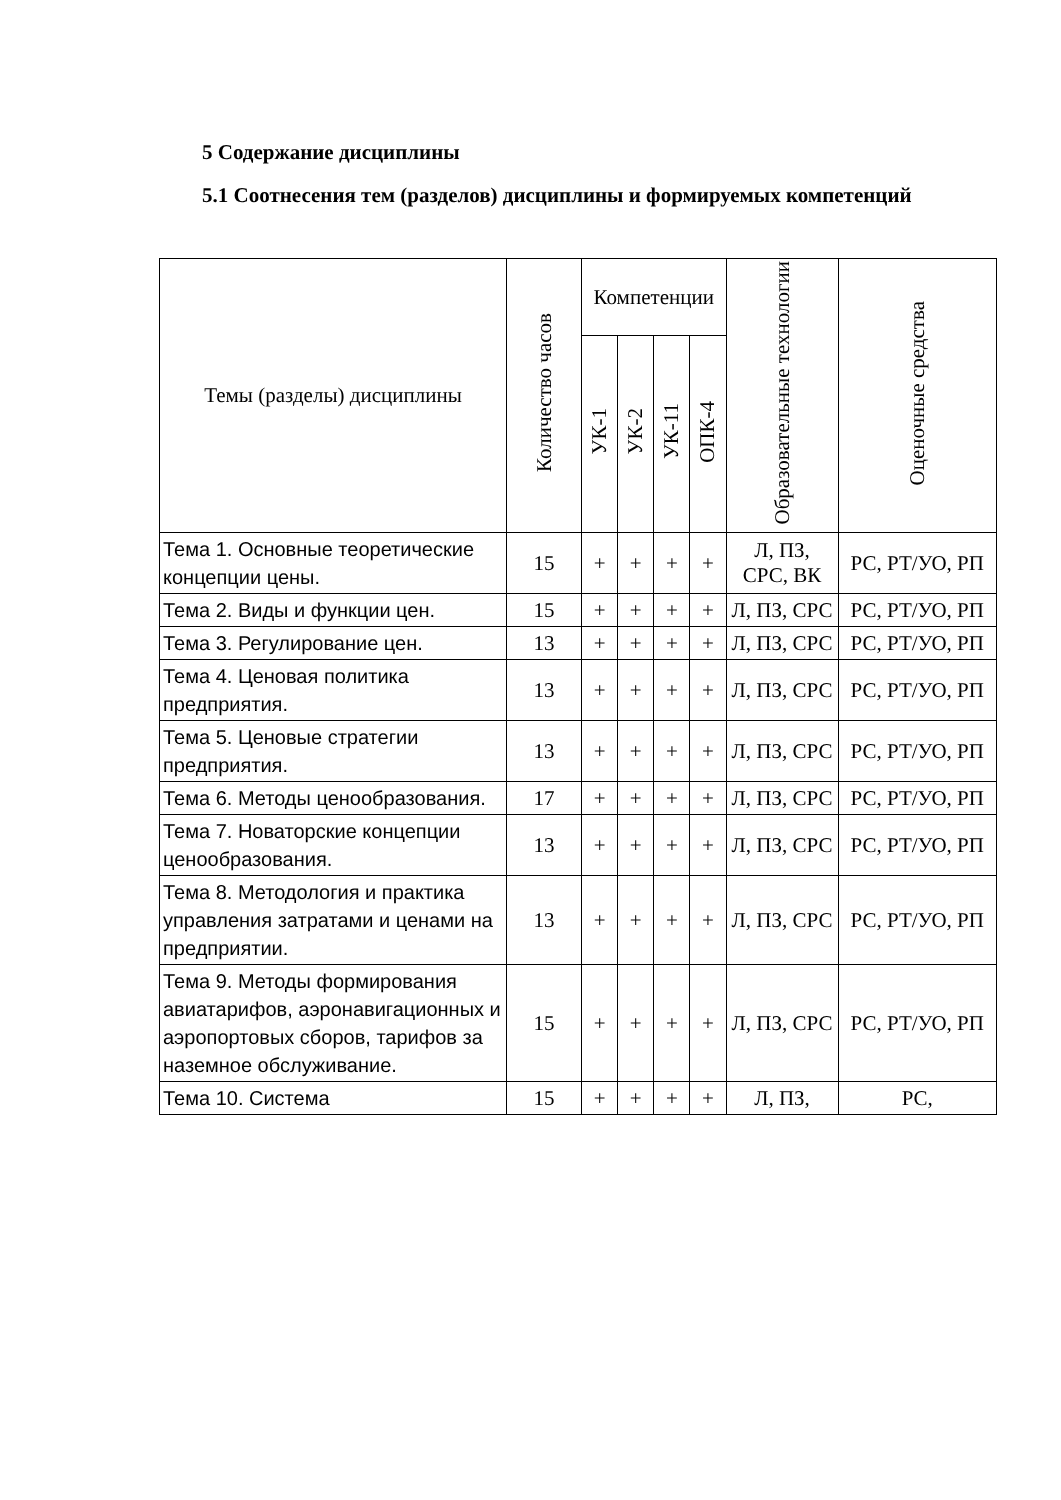5 Содержание дисциплины
5.1 Соотнесения тем (разделов) дисциплины и формируемых компетенций
| Темы (разделы) дисциплины | Количество часов | Компетенции | | | | Образовательные технологии | Оценочные средства |
| --- | --- | --- | --- | --- | --- | --- | --- |
| | | УК-1 | УК-2 | УК-11 | ОПК-4 | | |
| Тема 1. Основные теоретические концепции цены. | 15 | + | + | + | + | Л, ПЗ, СРС, ВК | РС, РТ/УО, РП |
| Тема 2. Виды и функции цен. | 15 | + | + | + | + | Л, ПЗ, СРС | РС, РТ/УО, РП |
| Тема 3. Регулирование цен. | 13 | + | + | + | + | Л, ПЗ, СРС | РС, РТ/УО, РП |
| Тема 4. Ценовая политика предприятия. | 13 | + | + | + | + | Л, ПЗ, СРС | РС, РТ/УО, РП |
| Тема 5. Ценовые стратегии предприятия. | 13 | + | + | + | + | Л, ПЗ, СРС | РС, РТ/УО, РП |
| Тема 6. Методы ценообразования. | 17 | + | + | + | + | Л, ПЗ, СРС | РС, РТ/УО, РП |
| Тема 7. Новаторские концепции ценообразования. | 13 | + | + | + | + | Л, ПЗ, СРС | РС, РТ/УО, РП |
| Тема 8. Методология и практика управления затратами и ценами на предприятии. | 13 | + | + | + | + | Л, ПЗ, СРС | РС, РТ/УО, РП |
| Тема 9. Методы формирования авиатарифов, аэронавигационных и аэропортовых сборов, тарифов за наземное обслуживание. | 15 | + | + | + | + | Л, ПЗ, СРС | РС, РТ/УО, РП |
| Тема 10. Система | 15 | + | + | + | + | Л, ПЗ, | РС, |